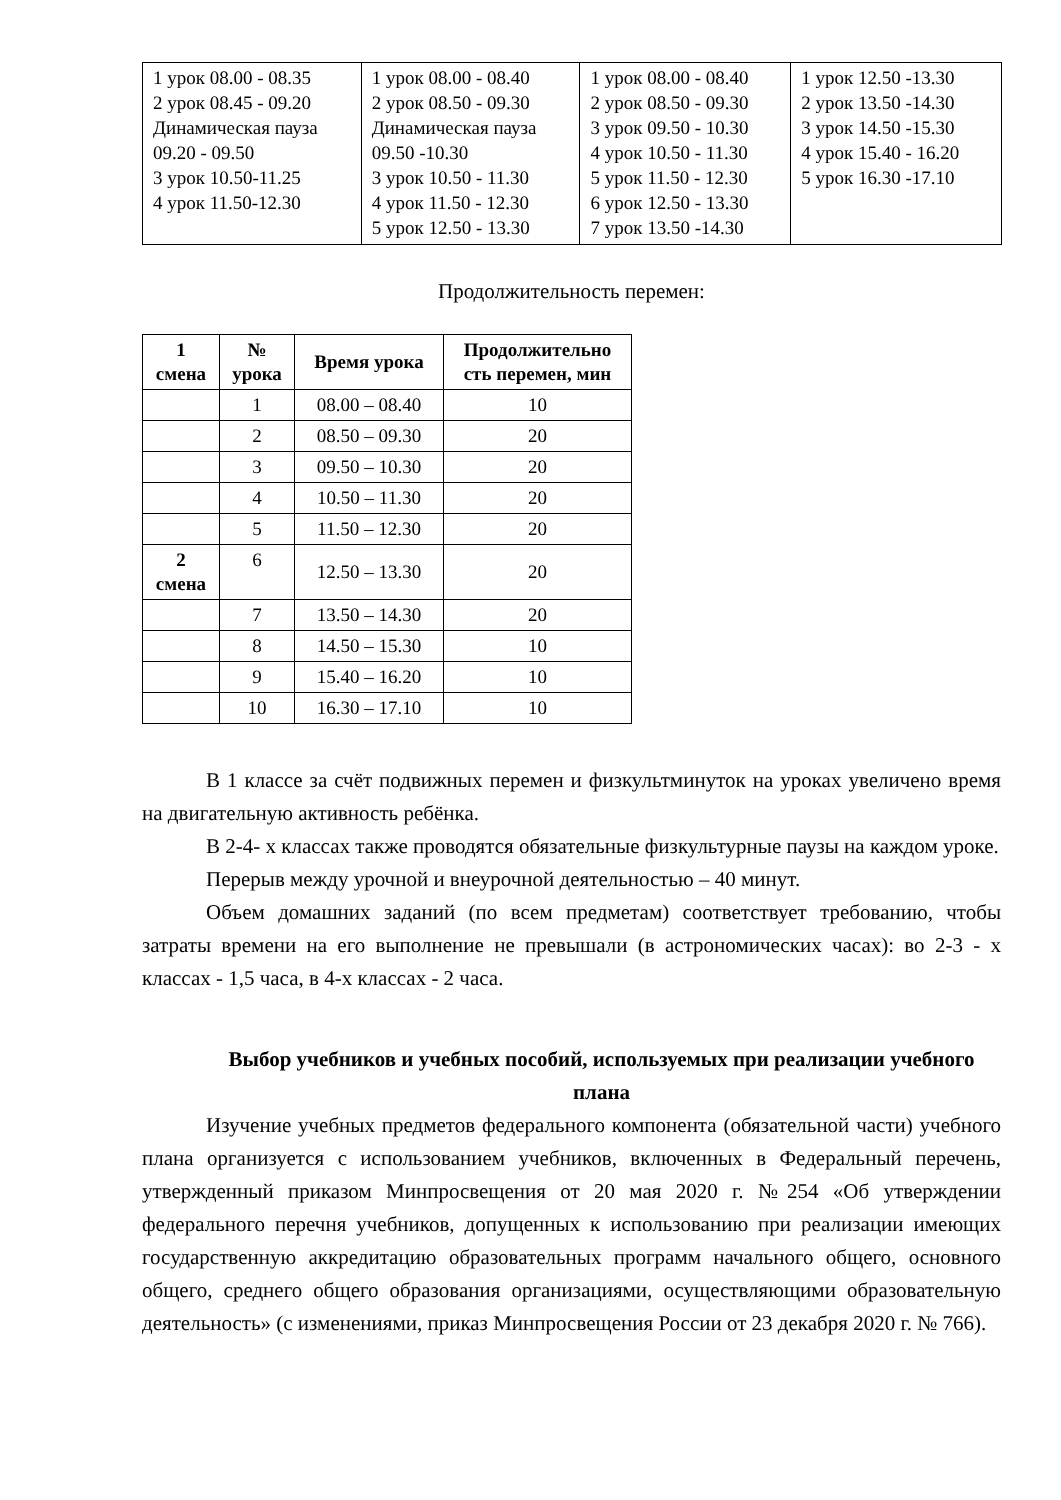| 1 урок 08.00 - 08.35 2 урок 08.45 - 09.20 Динамическая пауза 09.20 - 09.50 3 урок 10.50-11.25 4 урок 11.50-12.30 | 1 урок 08.00 - 08.40 2 урок 08.50 - 09.30 Динамическая пауза 09.50 -10.30 3 урок 10.50 - 11.30 4 урок 11.50 - 12.30 5 урок 12.50 - 13.30 | 1 урок 08.00 - 08.40 2 урок 08.50 - 09.30 3 урок 09.50 - 10.30 4 урок 10.50 - 11.30 5 урок 11.50 - 12.30 6 урок 12.50 - 13.30 7 урок 13.50 -14.30 | 1 урок 12.50 -13.30 2 урок 13.50 -14.30 3 урок 14.50 -15.30 4 урок 15.40 - 16.20 5 урок 16.30 -17.10 |
Продолжительность перемен:
| 1 смена | № урока | Время урока | Продолжительно сть перемен, мин |
| --- | --- | --- | --- |
| | 1 | 08.00 – 08.40 | 10 |
| | 2 | 08.50 – 09.30 | 20 |
| | 3 | 09.50 – 10.30 | 20 |
| | 4 | 10.50 – 11.30 | 20 |
| | 5 | 11.50 – 12.30 | 20 |
| 2 смена | 6 | 12.50 – 13.30 | 20 |
| | 7 | 13.50 – 14.30 | 20 |
| | 8 | 14.50 – 15.30 | 10 |
| | 9 | 15.40 – 16.20 | 10 |
| | 10 | 16.30 – 17.10 | 10 |
В 1 классе за счёт подвижных перемен и физкультминуток на уроках увеличено время на двигательную активность ребёнка.
В 2-4- х классах также проводятся обязательные физкультурные паузы на каждом уроке.
Перерыв между урочной и внеурочной деятельностью – 40 минут.
Объем домашних заданий (по всем предметам) соответствует требованию, чтобы затраты времени на его выполнение не превышали (в астрономических часах): во 2-3 - х классах - 1,5 часа, в 4-х классах - 2 часа.
Выбор учебников и учебных пособий, используемых при реализации учебного плана
Изучение учебных предметов федерального компонента (обязательной части) учебного плана организуется с использованием учебников, включенных в Федеральный перечень, утвержденный приказом Минпросвещения от 20 мая 2020 г. №254 «Об утверждении федерального перечня учебников, допущенных к использованию при реализации имеющих государственную аккредитацию образовательных программ начального общего, основного общего, среднего общего образования организациями, осуществляющими образовательную деятельность» (с изменениями, приказ Минпросвещения России от 23 декабря 2020 г. № 766).